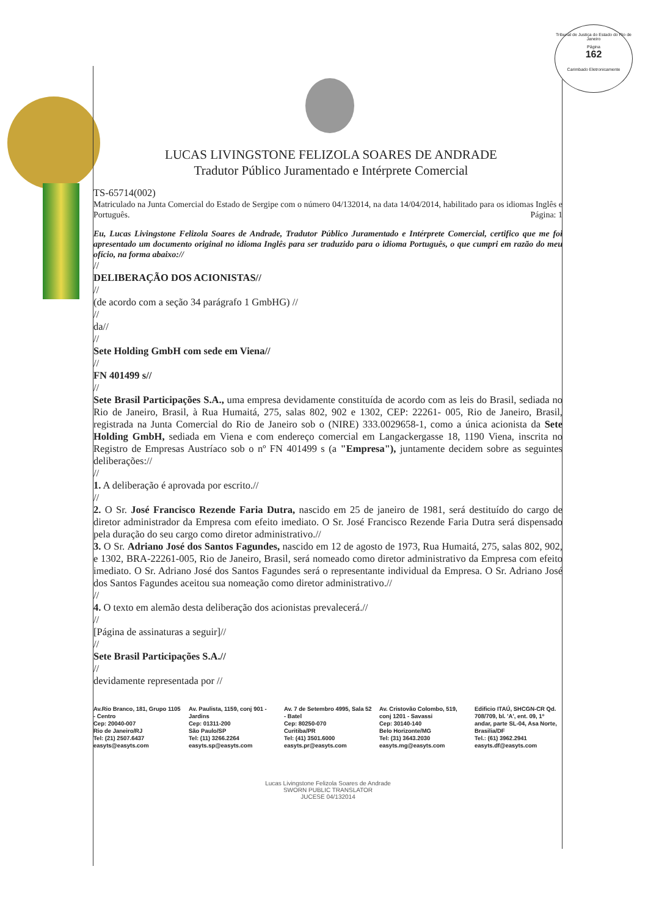Tribunal de Justiça do Estado do Rio de Janeiro
Página
162
Carimbado Eletronicamente
LUCAS LIVINGSTONE FELIZOLA SOARES DE ANDRADE
Tradutor Público Juramentado e Intérprete Comercial
TS-65714(002)
Matriculado na Junta Comercial do Estado de Sergipe com o número 04/132014, na data 14/04/2014, habilitado para os idiomas Inglês e Português. Página: 1
Eu, Lucas Livingstone Felizola Soares de Andrade, Tradutor Público Juramentado e Intérprete Comercial, certifico que me foi apresentado um documento original no idioma Inglês para ser traduzido para o idioma Português, o que cumpri em razão do meu ofício, na forma abaixo://
//
DELIBERAÇÃO DOS ACIONISTAS//
//
(de acordo com a seção 34 parágrafo 1 GmbHG) //
//
da//
//
Sete Holding GmbH com sede em Viena//
//
FN 401499 s//
//
Sete Brasil Participações S.A., uma empresa devidamente constituída de acordo com as leis do Brasil, sediada no Rio de Janeiro, Brasil, à Rua Humaitá, 275, salas 802, 902 e 1302, CEP: 22261- 005, Rio de Janeiro, Brasil, registrada na Junta Comercial do Rio de Janeiro sob o (NIRE) 333.0029658-1, como a única acionista da Sete Holding GmbH, sediada em Viena e com endereço comercial em Langackergasse 18, 1190 Viena, inscrita no Registro de Empresas Austríaco sob o nº FN 401499 s (a "Empresa"), juntamente decidem sobre as seguintes deliberações://
//
1. A deliberação é aprovada por escrito.//
//
2. O Sr. José Francisco Rezende Faria Dutra, nascido em 25 de janeiro de 1981, será destituído do cargo de diretor administrador da Empresa com efeito imediato. O Sr. José Francisco Rezende Faria Dutra será dispensado pela duração do seu cargo como diretor administrativo.//
3. O Sr. Adriano José dos Santos Fagundes, nascido em 12 de agosto de 1973, Rua Humaitá, 275, salas 802, 902, e 1302, BRA-22261-005, Rio de Janeiro, Brasil, será nomeado como diretor administrativo da Empresa com efeito imediato. O Sr. Adriano José dos Santos Fagundes será o representante individual da Empresa. O Sr. Adriano José dos Santos Fagundes aceitou sua nomeação como diretor administrativo.//
//
4. O texto em alemão desta deliberação dos acionistas prevalecerá.//
//
[Página de assinaturas a seguir]//
//
Sete Brasil Participações S.A.//
//
devidamente representada por //
Av.Rio Branco, 181, Grupo 1105 - Centro
Cep: 20040-007
Rio de Janeiro/RJ
Tel: (21) 2507.6437
easyts@easyts.com
Av. Paulista, 1159, conj 901 - Jardins
Cep: 01311-200
São Paulo/SP
Tel: (11) 3266.2264
easyts.sp@easyts.com
Av. 7 de Setembro 4995, Sala 52 - Batel
Cep: 80250-070
Curitiba/PR
Tel: (41) 3501.6000
easyts.pr@easyts.com
Av. Cristovão Colombo, 519, conj 1201 - Savassi
Cep: 30140-140
Belo Horizonte/MG
Tel: (31) 3643.2030
easyts.mg@easyts.com
Edificio ITAÚ, SHCGN-CR Qd. 708/709, bl. 'A', ent. 09, 1º andar, parte SL-04, Asa Norte, Brasilia/DF
Tel.: (61) 3962.2941
easyts.df@easyts.com
Lucas Livingstone Felizola Soares de Andrade
SWORN PUBLIC TRANSLATOR
JUCESE 04/132014